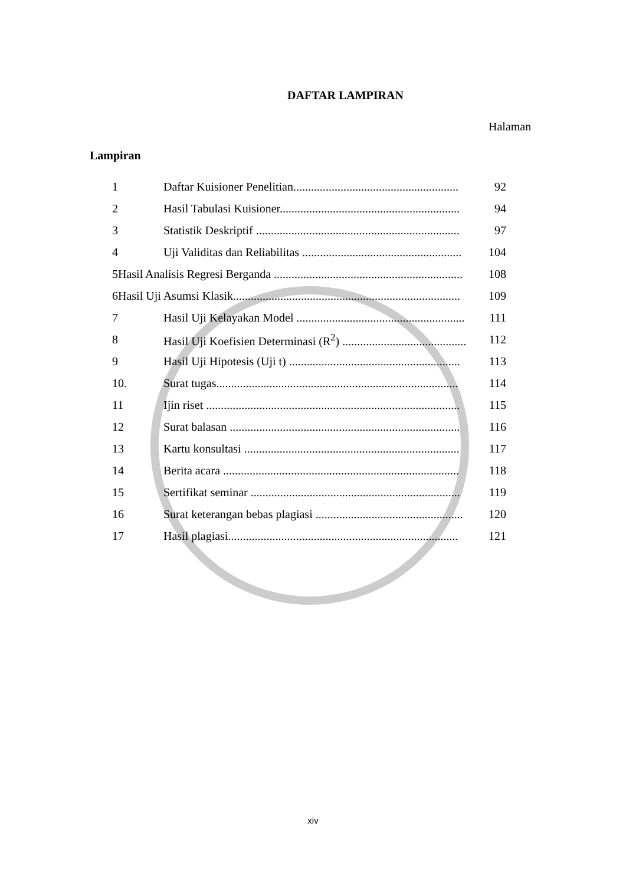DAFTAR LAMPIRAN
Halaman
Lampiran
1 Daftar Kuisioner Penelitian........................................................ 92
2 Hasil Tabulasi Kuisioner............................................................. 94
3 Statistik Deskriptif ..................................................................... 97
4 Uji Validitas dan Reliabilitas ...................................................... 104
5Hasil Analisis Regresi Berganda ................................................................ 108
6Hasil Uji Asumsi Klasik............................................................................. 109
7 Hasil Uji Kelayakan Model ......................................................... 111
8 Hasil Uji Koefisien Determinasi (R<sup>2</sup>) .......................................... 112
9 Hasil Uji Hipotesis (Uji t) .......................................................... 113
10. Surat tugas.................................................................................. 114
11 Ijin riset ...................................................................................... 115
12 Surat balasan .............................................................................. 116
13 Kartu konsultasi ......................................................................... 117
14 Berita acara ................................................................................ 118
15 Sertifikat seminar ....................................................................... 119
16 Surat keterangan bebas plagiasi .................................................. 120
17 Hasil plagiasi.............................................................................. 121
xiv